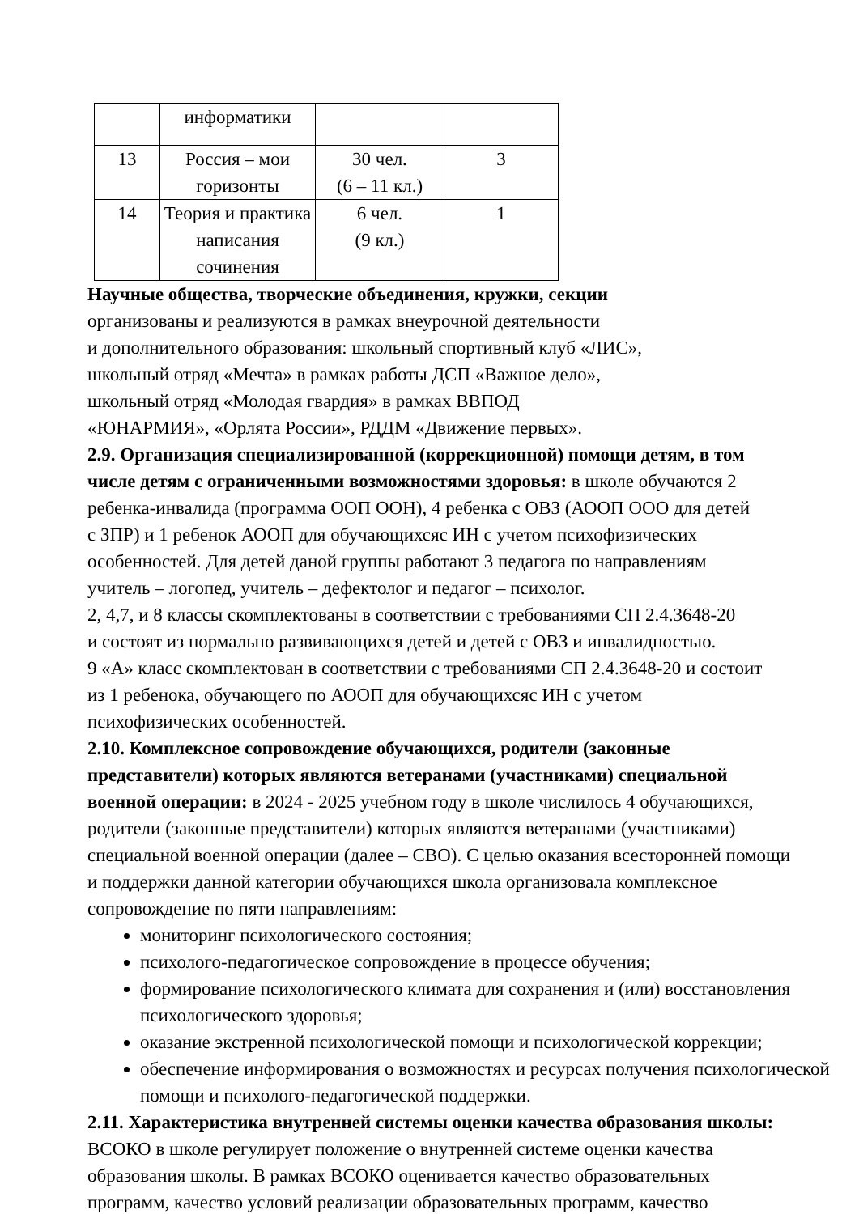| | информатики | | |
| 13 | Россия – мои горизонты | 30 чел. (6 – 11 кл.) | 3 |
| 14 | Теория и практика написания сочинения | 6 чел. (9 кл.) | 1 |
Научные общества, творческие объединения, кружки, секции
организованы и реализуются в рамках внеурочной деятельности
и дополнительного образования: школьный спортивный клуб «ЛИС»,
школьный отряд «Мечта» в рамках работы ДСП «Важное дело»,
школьный отряд «Молодая гвардия» в рамках ВВПОД
«ЮНАРМИЯ», «Орлята России», РДДМ «Движение первых».
2.9. Организация специализированной (коррекционной) помощи детям, в том числе детям с ограниченными возможностями здоровья: в школе обучаются 2 ребенка-инвалида (программа ООП ООН), 4 ребенка с ОВЗ (АООП ООО для детей с ЗПР) и 1 ребенок АООП для обучающихсяс ИН с учетом психофизических особенностей. Для детей даной группы работают 3 педагога по направлениям учитель – логопед, учитель – дефектолог и педагог – психолог.
2, 4,7, и 8 классы скомплектованы в соответствии с требованиями СП 2.4.3648-20
и состоят из нормально развивающихся детей и детей с ОВЗ и инвалидностью.
9 «А» класс скомплектован в соответствии с требованиями СП 2.4.3648-20 и состоит
из 1 ребенока, обучающего по АООП для обучающихсяс ИН с учетом
психофизических особенностей.
2.10. Комплексное сопровождение обучающихся, родители (законные представители) которых являются ветеранами (участниками) специальной военной операции: в 2024 - 2025 учебном году в школе числилось 4 обучающихся, родители (законные представители) которых являются ветеранами (участниками) специальной военной операции (далее – СВО). С целью оказания всесторонней помощи и поддержки данной категории обучающихся школа организовала комплексное сопровождение по пяти направлениям:
мониторинг психологического состояния;
психолого-педагогическое сопровождение в процессе обучения;
формирование психологического климата для сохранения и (или) восстановления психологического здоровья;
оказание экстренной психологической помощи и психологической коррекции;
обеспечение информирования о возможностях и ресурсах получения психологической помощи и психолого-педагогической поддержки.
2.11. Характеристика внутренней системы оценки качества образования школы:
ВСОКО в школе регулирует положение о внутренней системе оценки качества
образования школы. В рамках ВСОКО оценивается качество образовательных
программ, качество условий реализации образовательных программ, качество